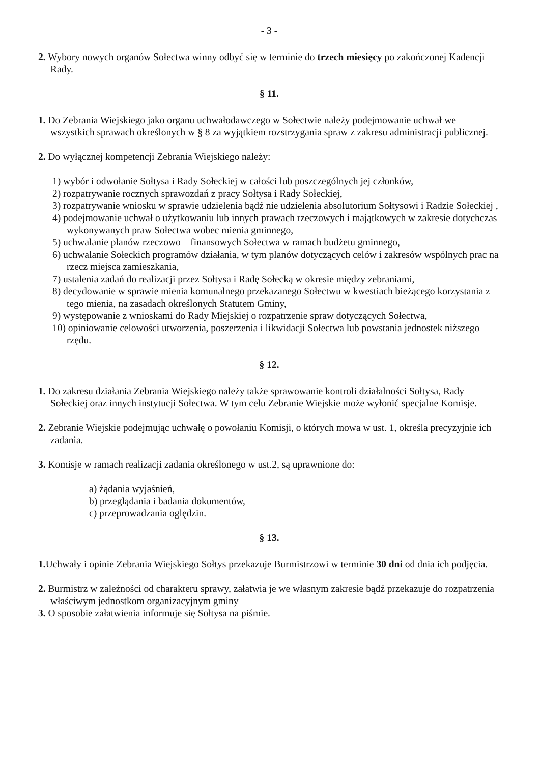- 3 -
2. Wybory nowych organów Sołectwa winny odbyć się w terminie do trzech miesięcy po zakończonej Kadencji Rady.
§ 11.
1. Do Zebrania Wiejskiego jako organu uchwałodawczego w Sołectwie należy podejmowanie uchwał we wszystkich sprawach określonych w § 8 za wyjątkiem rozstrzygania spraw z zakresu administracji publicznej.
2. Do wyłącznej kompetencji Zebrania Wiejskiego należy:
1) wybór i odwołanie Sołtysa i Rady Sołeckiej w całości lub poszczególnych jej członków,
2) rozpatrywanie rocznych sprawozdań z pracy Sołtysa i Rady Sołeckiej,
3) rozpatrywanie wniosku w sprawie udzielenia bądź nie udzielenia absolutorium Sołtysowi i Radzie Sołeckiej ,
4) podejmowanie uchwał o użytkowaniu lub innych prawach rzeczowych i majątkowych w zakresie dotychczas wykonywanych praw Sołectwa wobec mienia gminnego,
5) uchwalanie planów rzeczowo – finansowych Sołectwa w ramach budżetu gminnego,
6) uchwalanie Sołeckich programów działania, w tym planów dotyczących celów i zakresów wspólnych prac na rzecz miejsca zamieszkania,
7) ustalenia zadań do realizacji przez Sołtysa i Radę Sołecką w okresie między zebraniami,
8) decydowanie w sprawie mienia komunalnego przekazanego Sołectwu w kwestiach bieżącego korzystania z tego mienia, na zasadach określonych Statutem Gminy,
9) występowanie z wnioskami do Rady Miejskiej o rozpatrzenie spraw dotyczących Sołectwa,
10) opiniowanie celowości utworzenia, poszerzenia i likwidacji Sołectwa lub powstania jednostek niższego rzędu.
§ 12.
1. Do zakresu działania Zebrania Wiejskiego należy także sprawowanie kontroli działalności Sołtysa, Rady Sołeckiej oraz innych instytucji Sołectwa. W tym celu Zebranie Wiejskie może wyłonić specjalne Komisje.
2. Zebranie Wiejskie podejmując uchwałę o powołaniu Komisji, o których mowa w ust. 1, określa precyzyjnie ich zadania.
3. Komisje w ramach realizacji zadania określonego w ust.2, są uprawnione do:
a) żądania wyjaśnień,
b) przeglądania i badania dokumentów,
c) przeprowadzania oględzin.
§ 13.
1. Uchwały i opinie Zebrania Wiejskiego Sołtys przekazuje Burmistrzowi w terminie 30 dni od dnia ich podjęcia.
2. Burmistrz w zależności od charakteru sprawy, załatwia je we własnym zakresie bądź przekazuje do rozpatrzenia właściwym jednostkom organizacyjnym gminy
3. O sposobie załatwienia informuje się Sołtysa na piśmie.